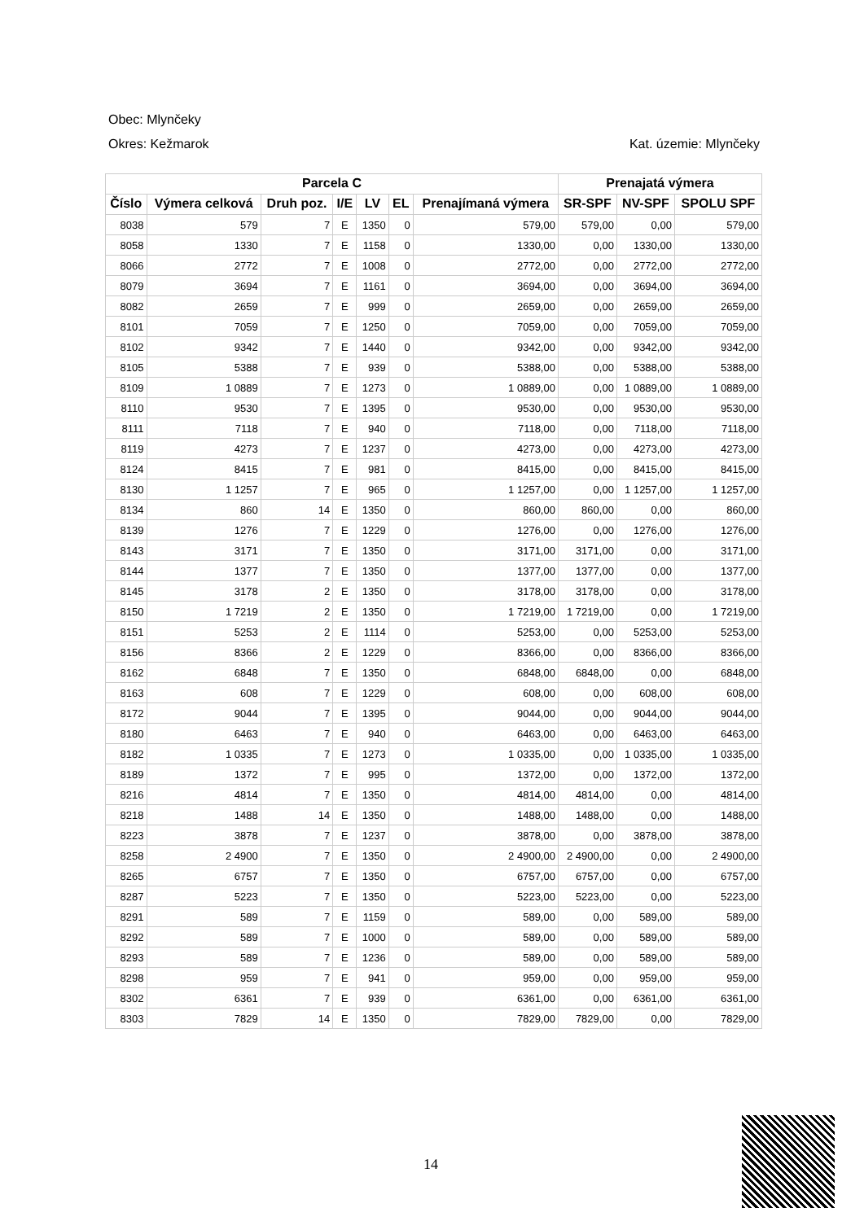Obec: Mlynčeky
Okres: Kežmarok Kat. územie: Mlynčeky
| Parcela C | | | | | | | Prenajatá výmera | | |
| --- | --- | --- | --- | --- | --- | --- | --- | --- | --- |
| Číslo | Výmera celková | Druh poz. | I/E | LV | EL | Prenajímaná výmera | SR-SPF | NV-SPF | SPOLU SPF |
| 8038 | 579 | 7 | E | 1350 | 0 | 579,00 | 579,00 | 0,00 | 579,00 |
| 8058 | 1330 | 7 | E | 1158 | 0 | 1330,00 | 0,00 | 1330,00 | 1330,00 |
| 8066 | 2772 | 7 | E | 1008 | 0 | 2772,00 | 0,00 | 2772,00 | 2772,00 |
| 8079 | 3694 | 7 | E | 1161 | 0 | 3694,00 | 0,00 | 3694,00 | 3694,00 |
| 8082 | 2659 | 7 | E | 999 | 0 | 2659,00 | 0,00 | 2659,00 | 2659,00 |
| 8101 | 7059 | 7 | E | 1250 | 0 | 7059,00 | 0,00 | 7059,00 | 7059,00 |
| 8102 | 9342 | 7 | E | 1440 | 0 | 9342,00 | 0,00 | 9342,00 | 9342,00 |
| 8105 | 5388 | 7 | E | 939 | 0 | 5388,00 | 0,00 | 5388,00 | 5388,00 |
| 8109 | 1 0889 | 7 | E | 1273 | 0 | 1 0889,00 | 0,00 | 1 0889,00 | 1 0889,00 |
| 8110 | 9530 | 7 | E | 1395 | 0 | 9530,00 | 0,00 | 9530,00 | 9530,00 |
| 8111 | 7118 | 7 | E | 940 | 0 | 7118,00 | 0,00 | 7118,00 | 7118,00 |
| 8119 | 4273 | 7 | E | 1237 | 0 | 4273,00 | 0,00 | 4273,00 | 4273,00 |
| 8124 | 8415 | 7 | E | 981 | 0 | 8415,00 | 0,00 | 8415,00 | 8415,00 |
| 8130 | 1 1257 | 7 | E | 965 | 0 | 1 1257,00 | 0,00 | 1 1257,00 | 1 1257,00 |
| 8134 | 860 | 14 | E | 1350 | 0 | 860,00 | 860,00 | 0,00 | 860,00 |
| 8139 | 1276 | 7 | E | 1229 | 0 | 1276,00 | 0,00 | 1276,00 | 1276,00 |
| 8143 | 3171 | 7 | E | 1350 | 0 | 3171,00 | 3171,00 | 0,00 | 3171,00 |
| 8144 | 1377 | 7 | E | 1350 | 0 | 1377,00 | 1377,00 | 0,00 | 1377,00 |
| 8145 | 3178 | 2 | E | 1350 | 0 | 3178,00 | 3178,00 | 0,00 | 3178,00 |
| 8150 | 1 7219 | 2 | E | 1350 | 0 | 1 7219,00 | 1 7219,00 | 0,00 | 1 7219,00 |
| 8151 | 5253 | 2 | E | 1114 | 0 | 5253,00 | 0,00 | 5253,00 | 5253,00 |
| 8156 | 8366 | 2 | E | 1229 | 0 | 8366,00 | 0,00 | 8366,00 | 8366,00 |
| 8162 | 6848 | 7 | E | 1350 | 0 | 6848,00 | 6848,00 | 0,00 | 6848,00 |
| 8163 | 608 | 7 | E | 1229 | 0 | 608,00 | 0,00 | 608,00 | 608,00 |
| 8172 | 9044 | 7 | E | 1395 | 0 | 9044,00 | 0,00 | 9044,00 | 9044,00 |
| 8180 | 6463 | 7 | E | 940 | 0 | 6463,00 | 0,00 | 6463,00 | 6463,00 |
| 8182 | 1 0335 | 7 | E | 1273 | 0 | 1 0335,00 | 0,00 | 1 0335,00 | 1 0335,00 |
| 8189 | 1372 | 7 | E | 995 | 0 | 1372,00 | 0,00 | 1372,00 | 1372,00 |
| 8216 | 4814 | 7 | E | 1350 | 0 | 4814,00 | 4814,00 | 0,00 | 4814,00 |
| 8218 | 1488 | 14 | E | 1350 | 0 | 1488,00 | 1488,00 | 0,00 | 1488,00 |
| 8223 | 3878 | 7 | E | 1237 | 0 | 3878,00 | 0,00 | 3878,00 | 3878,00 |
| 8258 | 2 4900 | 7 | E | 1350 | 0 | 2 4900,00 | 2 4900,00 | 0,00 | 2 4900,00 |
| 8265 | 6757 | 7 | E | 1350 | 0 | 6757,00 | 6757,00 | 0,00 | 6757,00 |
| 8287 | 5223 | 7 | E | 1350 | 0 | 5223,00 | 5223,00 | 0,00 | 5223,00 |
| 8291 | 589 | 7 | E | 1159 | 0 | 589,00 | 0,00 | 589,00 | 589,00 |
| 8292 | 589 | 7 | E | 1000 | 0 | 589,00 | 0,00 | 589,00 | 589,00 |
| 8293 | 589 | 7 | E | 1236 | 0 | 589,00 | 0,00 | 589,00 | 589,00 |
| 8298 | 959 | 7 | E | 941 | 0 | 959,00 | 0,00 | 959,00 | 959,00 |
| 8302 | 6361 | 7 | E | 939 | 0 | 6361,00 | 0,00 | 6361,00 | 6361,00 |
| 8303 | 7829 | 14 | E | 1350 | 0 | 7829,00 | 7829,00 | 0,00 | 7829,00 |
14